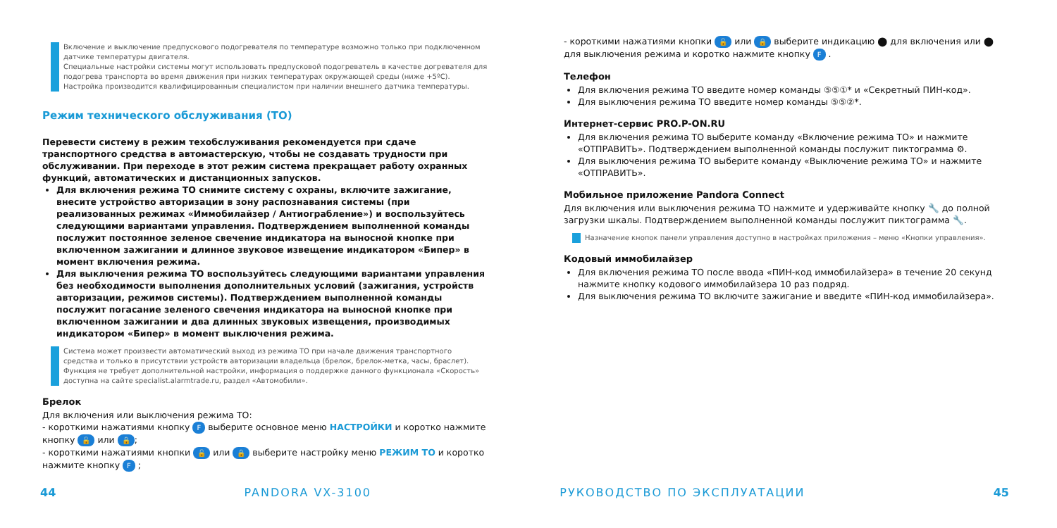Включение и выключение предпускового подогревателя по температуре возможно только при подключенном датчике температуры двигателя.
Специальные настройки системы могут использовать предпусковой подогреватель в качестве догревателя для подогрева транспорта во время движения при низких температурах окружающей среды (ниже +5ºC).
Настройка производится квалифицированным специалистом при наличии внешнего датчика температуры.
Режим технического обслуживания (ТО)
Перевести систему в режим техобслуживания рекомендуется при сдаче транспортного средства в автомастерскую, чтобы не создавать трудности при обслуживании. При переходе в этот режим система прекращает работу охранных функций, автоматических и дистанционных запусков.
Для включения режима ТО снимите систему с охраны, включите зажигание, внесите устройство авторизации в зону распознавания системы (при реализованных режимах «Иммобилайзер / Антиограбление») и воспользуйтесь следующими вариантами управления. Подтверждением выполненной команды послужит постоянное зеленое свечение индикатора на выносной кнопке при включенном зажигании и длинное звуковое извещение индикатором «Бипер» в момент включения режима.
Для выключения режима ТО воспользуйтесь следующими вариантами управления без необходимости выполнения дополнительных условий (зажигания, устройств авторизации, режимов системы). Подтверждением выполненной команды послужит погасание зеленого свечения индикатора на выносной кнопке при включенном зажигании и два длинных звуковых извещения, производимых индикатором «Бипер» в момент выключения режима.
Система может произвести автоматический выход из режима ТО при начале движения транспортного средства и только в присутствии устройств авторизации владельца (брелок, брелок-метка, часы, браслет). Функция не требует дополнительной настройки, информация о поддержке данного функционала «Скорость» доступна на сайте specialist.alarmtrade.ru, раздел «Автомобили».
Брелок
Для включения или выключения режима ТО:
- короткими нажатиями кнопку F выберите основное меню НАСТРОЙКИ и коротко нажмите кнопку 🔓 или 🔒;
- короткими нажатиями кнопки 🔓 или 🔒 выберите настройку меню РЕЖИМ ТО и коротко нажмите кнопку F ;
- короткими нажатиями кнопки 🔓 или 🔒 выберите индикацию ⬤ для включения или ⬤ для выключения режима и коротко нажмите кнопку F .
Телефон
Для включения режима ТО введите номер команды ⑤⑤①* и «Секретный ПИН-код».
Для выключения режима ТО введите номер команды ⑤⑤②*.
Интернет-сервис PRO.P-ON.RU
Для включения режима ТО выберите команду «Включение режима ТО» и нажмите «ОТПРАВИТЬ». Подтверждением выполненной команды послужит пиктограмма ⚙.
Для выключения режима ТО выберите команду «Выключение режима ТО» и нажмите «ОТПРАВИТЬ».
Мобильное приложение Pandora Connect
Для включения или выключения режима ТО нажмите и удерживайте кнопку 🔧 до полной загрузки шкалы. Подтверждением выполненной команды послужит пиктограмма 🔧.
Назначение кнопок панели управления доступно в настройках приложения – меню «Кнопки управления».
Кодовый иммобилайзер
Для включения режима ТО после ввода «ПИН-код иммобилайзера» в течение 20 секунд нажмите кнопку кодового иммобилайзера 10 раз подряд.
Для выключения режима ТО включите зажигание и введите «ПИН-код иммобилайзера».
44 PANDORA VX-3100 РУКОВОДСТВО ПО ЭКСПЛУАТАЦИИ 45